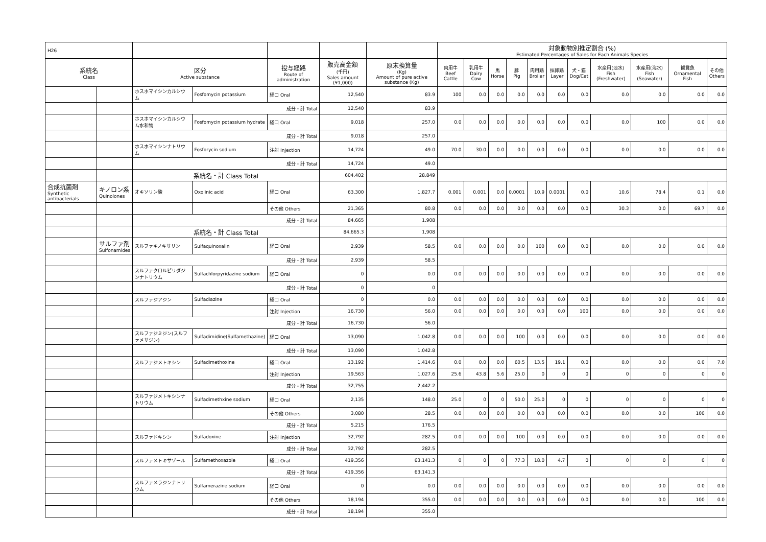| H26 | | | | | | | 対象動物別推定割合 (%) Estimated Percentages of Sales for Each Animals Species | | | | | | | | | | |
| --- | --- | --- | --- | --- | --- | --- | --- | --- | --- | --- | --- | --- | --- | --- | --- | --- | --- |
| 系統名 Class | | 区分 Active substance | | 投与経路 Route of administration | 販売高金額 (千円) Sales amount (¥1,000) | 原末換算量 (Kg) Amount of pure active substance (Kg) | 肉用牛 Beef Cattle | 乳用牛 Dairy Cow | 馬 Horse | 豚 Pig | 肉用鶏 Broiler | 採卵鶏 Layer | 犬・猫 Dog/Cat | 水産用(淡水) Fish (Freshwater) | 水産用(海水) Fish (Seawater) | 観賞魚 Ornamental Fish | その他 Others |
| | | ホスホマイシンカルシウム | Fosfomycin potassium | 経口 Oral | 12,540 | 83.9 | 100 | 0.0 | 0.0 | 0.0 | 0.0 | 0.0 | 0.0 | 0.0 | 0.0 | 0.0 | 0.0 |
| | | 成分・計 Total | | | 12,540 | 83.9 | | | | | | | | | | | |
| | | ホスホマイシンカルシウム水和物 | Fosfomycin potassium hydrate | 経口 Oral | 9,018 | 257.0 | 0.0 | 0.0 | 0.0 | 0.0 | 0.0 | 0.0 | 0.0 | 0.0 | 100 | 0.0 | 0.0 |
| | | 成分・計 Total | | | 9,018 | 257.0 | | | | | | | | | | | |
| | | ホスホマイシンナトリウム | Fosforycin sodium | 注射 Injection | 14,724 | 49.0 | 70.0 | 30.0 | 0.0 | 0.0 | 0.0 | 0.0 | 0.0 | 0.0 | 0.0 | 0.0 | 0.0 |
| | | 成分・計 Total | | | 14,724 | 49.0 | | | | | | | | | | | |
| | | 系統名・計 Class Total | | | 604,402 | 28,849 | | | | | | | | | | | |
| 合成抗菌剤 Synthetic antibacterials | キノロン系 Quinolones | オキソリン酸 | Oxolinic acid | 経口 Oral | 63,300 | 1,827.7 | 0.001 | 0.001 | 0.0 | 0.0001 | 10.9 | 0.0001 | 0.0 | 10.6 | 78.4 | 0.1 | 0.0 |
| | | | | その他 Others | 21,365 | 80.8 | 0.0 | 0.0 | 0.0 | 0.0 | 0.0 | 0.0 | 0.0 | 30.3 | 0.0 | 69.7 | 0.0 |
| | | 成分・計 Total | | | 84,665 | 1,908 | | | | | | | | | | | |
| | | 系統名・計 Class Total | | | 84,665.3 | 1,908 | | | | | | | | | | | |
| | サルファ剤 Sulfonamides | スルファキノキサリン | Sulfaquinoxalin | 経口 Oral | 2,939 | 58.5 | 0.0 | 0.0 | 0.0 | 0.0 | 100 | 0.0 | 0.0 | 0.0 | 0.0 | 0.0 | 0.0 |
| | | 成分・計 Total | | | 2,939 | 58.5 | | | | | | | | | | | |
| | | スルファクロルピリダジンナトリウム | Sulfachlorpyridazine sodium | 経口 Oral | 0 | 0.0 | 0.0 | 0.0 | 0.0 | 0.0 | 0.0 | 0.0 | 0.0 | 0.0 | 0.0 | 0.0 | 0.0 |
| | | 成分・計 Total | | | 0 | 0 | | | | | | | | | | | |
| | | スルファジアジン | Sulfadiazine | 経口 Oral | 0 | 0.0 | 0.0 | 0.0 | 0.0 | 0.0 | 0.0 | 0.0 | 0.0 | 0.0 | 0.0 | 0.0 | 0.0 |
| | | | | 注射 Injection | 16,730 | 56.0 | 0.0 | 0.0 | 0.0 | 0.0 | 0.0 | 0.0 | 100 | 0.0 | 0.0 | 0.0 | 0.0 |
| | | 成分・計 Total | | | 16,730 | 56.0 | | | | | | | | | | | |
| | | スルファジミジン(スルファメサジン) | Sulfadimidine(Sulfamethazine) | 経口 Oral | 13,090 | 1,042.8 | 0.0 | 0.0 | 0.0 | 100 | 0.0 | 0.0 | 0.0 | 0.0 | 0.0 | 0.0 | 0.0 |
| | | 成分・計 Total | | | 13,090 | 1,042.8 | | | | | | | | | | | |
| | | スルファジメトキシン | Sulfadimethoxine | 経口 Oral | 13,192 | 1,414.6 | 0.0 | 0.0 | 0.0 | 60.5 | 13.5 | 19.1 | 0.0 | 0.0 | 0.0 | 0.0 | 7.0 |
| | | | | 注射 Injection | 19,563 | 1,027.6 | 25.6 | 43.8 | 5.6 | 25.0 | 0 | 0 | 0 | 0 | 0 | 0 | 0 |
| | | 成分・計 Total | | | 32,755 | 2,442.2 | | | | | | | | | | | |
| | | スルファジメトキシンナトリウム | Sulfadimethxine sodium | 経口 Oral | 2,135 | 148.0 | 25.0 | 0 | 0 | 50.0 | 25.0 | 0 | 0 | 0 | 0 | 0 | 0 |
| | | | | その他 Others | 3,080 | 28.5 | 0.0 | 0.0 | 0.0 | 0.0 | 0.0 | 0.0 | 0.0 | 0.0 | 0.0 | 100 | 0.0 |
| | | 成分・計 Total | | | 5,215 | 176.5 | | | | | | | | | | | |
| | | スルファドキシン | Sulfadoxine | 注射 Injection | 32,792 | 282.5 | 0.0 | 0.0 | 0.0 | 100 | 0.0 | 0.0 | 0.0 | 0.0 | 0.0 | 0.0 | 0.0 |
| | | 成分・計 Total | | | 32,792 | 282.5 | | | | | | | | | | | |
| | | スルファメトキサゾール | Sulfamethoxazole | 経口 Oral | 419,356 | 63,141.3 | 0 | 0 | 0 | 77.3 | 18.0 | 4.7 | 0 | 0 | 0 | 0 | 0 |
| | | 成分・計 Total | | | 419,356 | 63,141.3 | | | | | | | | | | | |
| | | スルファメラジンナトリウム | Sulfamerazine sodium | 経口 Oral | 0 | 0.0 | 0.0 | 0.0 | 0.0 | 0.0 | 0.0 | 0.0 | 0.0 | 0.0 | 0.0 | 0.0 | 0.0 |
| | | | | その他 Others | 18,194 | 355.0 | 0.0 | 0.0 | 0.0 | 0.0 | 0.0 | 0.0 | 0.0 | 0.0 | 0.0 | 100 | 0.0 |
| | | 成分・計 Total | | | 18,194 | 355.0 | | | | | | | | | | | |